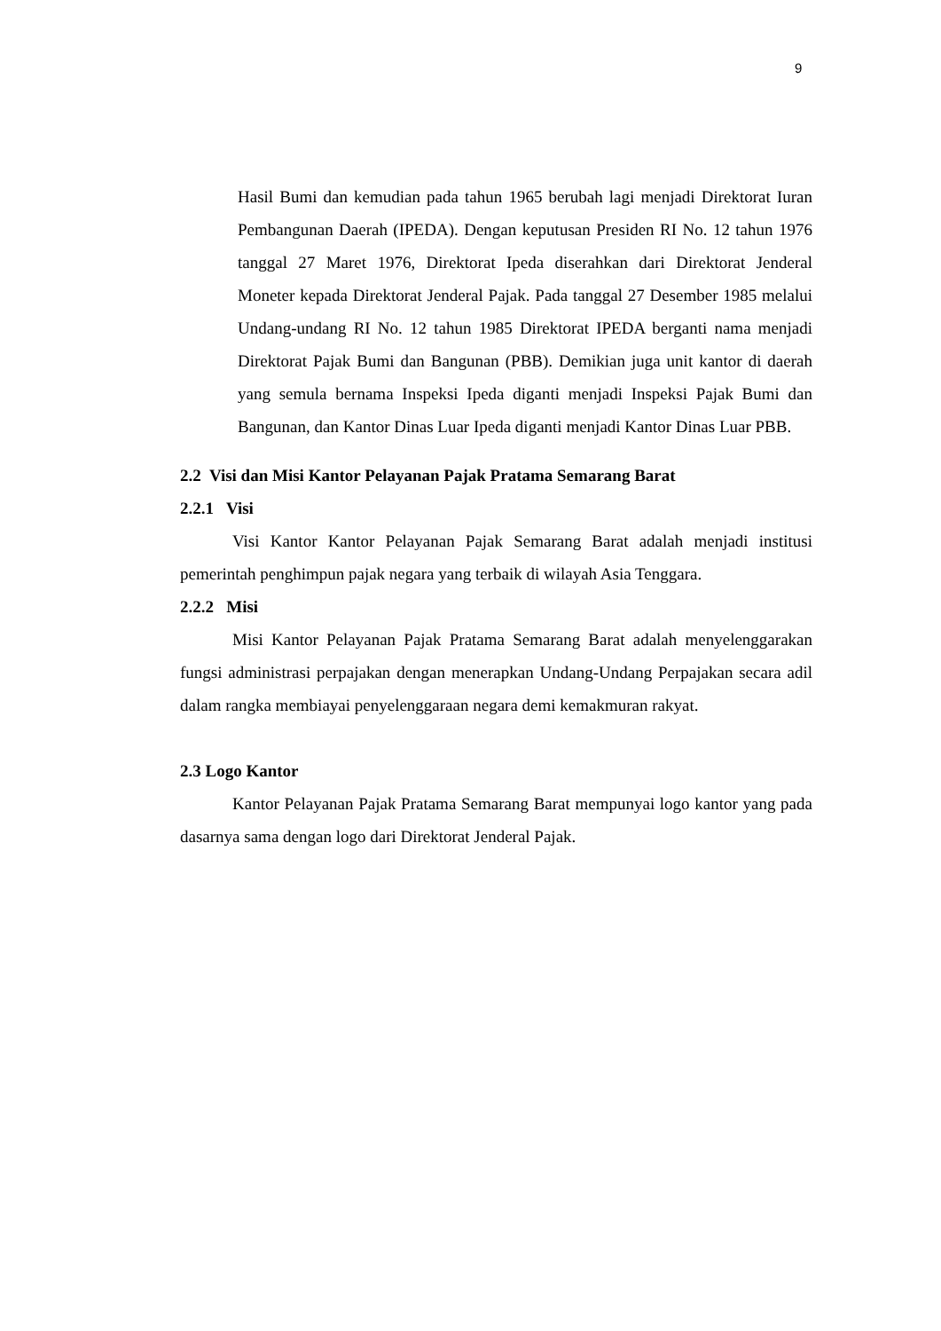9
Hasil Bumi dan kemudian pada tahun 1965 berubah lagi menjadi Direktorat Iuran Pembangunan Daerah (IPEDA). Dengan keputusan Presiden RI No. 12 tahun 1976 tanggal 27 Maret 1976, Direktorat Ipeda diserahkan dari Direktorat Jenderal Moneter kepada Direktorat Jenderal Pajak. Pada tanggal 27 Desember 1985 melalui Undang-undang RI No. 12 tahun 1985 Direktorat IPEDA berganti nama menjadi Direktorat Pajak Bumi dan Bangunan (PBB). Demikian juga unit kantor di daerah yang semula bernama Inspeksi Ipeda diganti menjadi Inspeksi Pajak Bumi dan Bangunan, dan Kantor Dinas Luar Ipeda diganti menjadi Kantor Dinas Luar PBB.
2.2 Visi dan Misi Kantor Pelayanan Pajak Pratama Semarang Barat
2.2.1 Visi
Visi Kantor Kantor Pelayanan Pajak Semarang Barat adalah menjadi institusi pemerintah penghimpun pajak negara yang terbaik di wilayah Asia Tenggara.
2.2.2 Misi
Misi Kantor Pelayanan Pajak Pratama Semarang Barat adalah menyelenggarakan fungsi administrasi perpajakan dengan menerapkan Undang-Undang Perpajakan secara adil dalam rangka membiayai penyelenggaraan negara demi kemakmuran rakyat.
2.3 Logo Kantor
Kantor Pelayanan Pajak Pratama Semarang Barat mempunyai logo kantor yang pada dasarnya sama dengan logo dari Direktorat Jenderal Pajak.